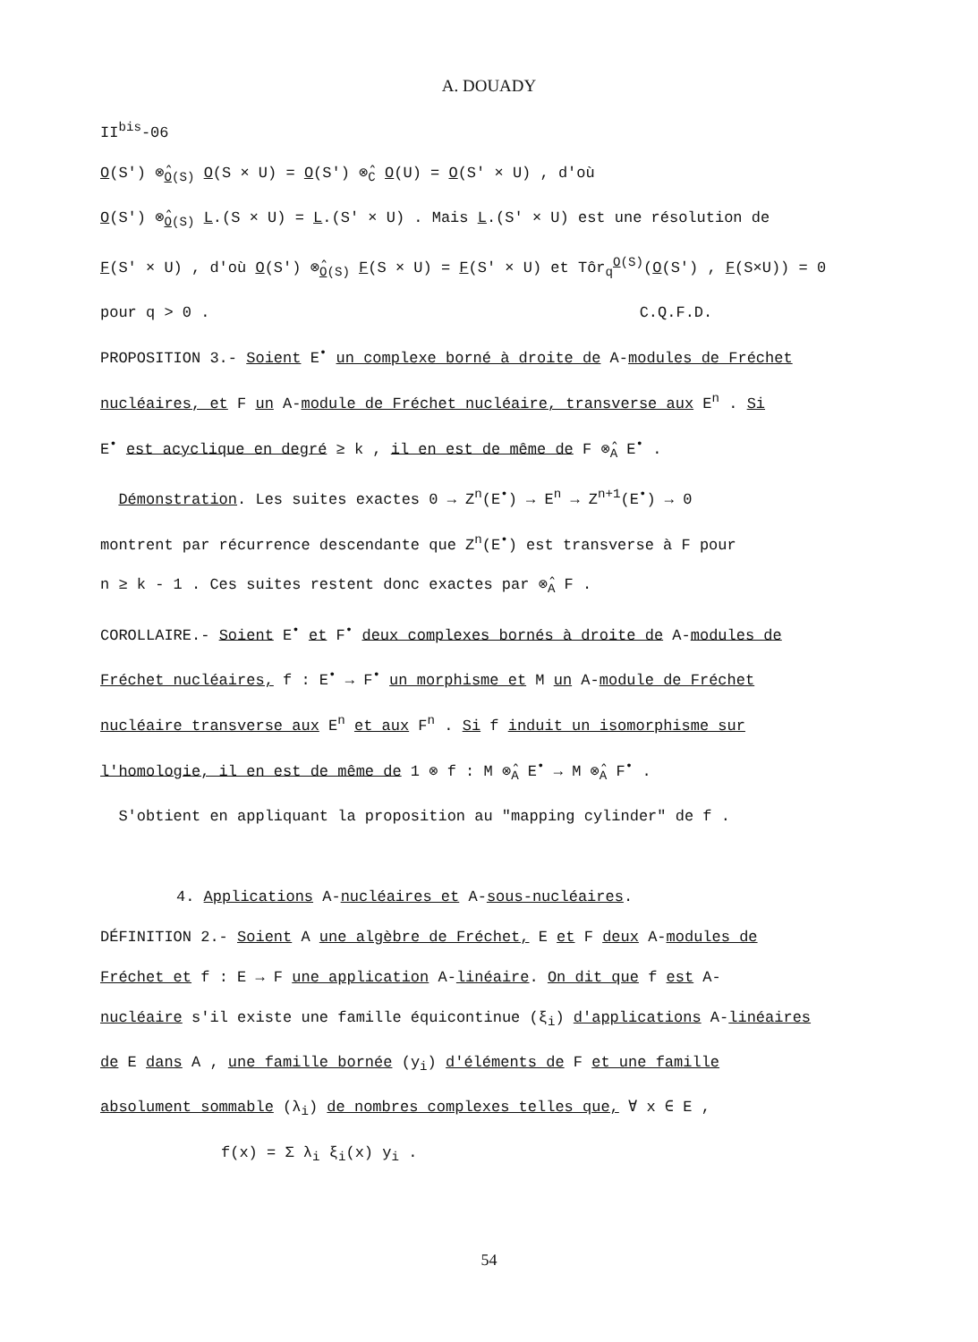A. DOUADY
II<sup>bis</sup>-06
O(S') ⊗̂<sub>O(S)</sub> O(S × U) = O(S') ⊗̂<sub>C</sub> O(U) = O(S' × U) , d'où
O(S') ⊗̂<sub>O(S)</sub> L.(S × U) = L.(S' × U) . Mais L.(S' × U) est une résolution de
F(S' × U) , d'où O(S') ⊗̂<sub>O(S)</sub> F(S × U) = F(S' × U) et Tôr<sub>q</sub><sup>O(S)</sup>(O(S') , F(S×U)) = 0
pour q > 0 . C.Q.F.D.
PROPOSITION 3.- Soient E<sup>•</sup> un complexe borné à droite de A-modules de Fréchet
nucléaires, et F un A-module de Fréchet nucléaire, transverse aux E<sup>n</sup> . Si
E<sup>•</sup> est acyclique en degré ≥ k , il en est de même de F ⊗̂<sub>A</sub> E<sup>•</sup> .
Démonstration. Les suites exactes 0 → Z<sup>n</sup>(E<sup>•</sup>) → E<sup>n</sup> → Z<sup>n+1</sup>(E<sup>•</sup>) → 0
montrent par récurrence descendante que Z<sup>n</sup>(E<sup>•</sup>) est transverse à F pour
n ≥ k - 1 . Ces suites restent donc exactes par ⊗̂<sub>A</sub> F .
COROLLAIRE.- Soient E<sup>•</sup> et F<sup>•</sup> deux complexes bornés à droite de A-modules de
Fréchet nucléaires, f : E<sup>•</sup> → F<sup>•</sup> un morphisme et M un A-module de Fréchet
nucléaire transverse aux E<sup>n</sup> et aux F<sup>n</sup> . Si f induit un isomorphisme sur
l'homologie, il en est de même de 1 ⊗ f : M ⊗̂<sub>A</sub> E<sup>•</sup> → M ⊗̂<sub>A</sub> F<sup>•</sup> .
S'obtient en appliquant la proposition au "mapping cylinder" de f .
4. Applications A-nucléaires et A-sous-nucléaires.
DÉFINITION 2.- Soient A une algèbre de Fréchet, E et F deux A-modules de
Fréchet et f : E → F une application A-linéaire. On dit que f est A-
nucléaire s'il existe une famille équicontinue (ξ<sub>i</sub>) d'applications A-linéaires
de E dans A , une famille bornée (y<sub>i</sub>) d'éléments de F et une famille
absolument sommable (λ<sub>i</sub>) de nombres complexes telles que, ∀ x ∈ E ,
f(x) = Σ λ<sub>i</sub> ξ<sub>i</sub>(x) y<sub>i</sub> .
54